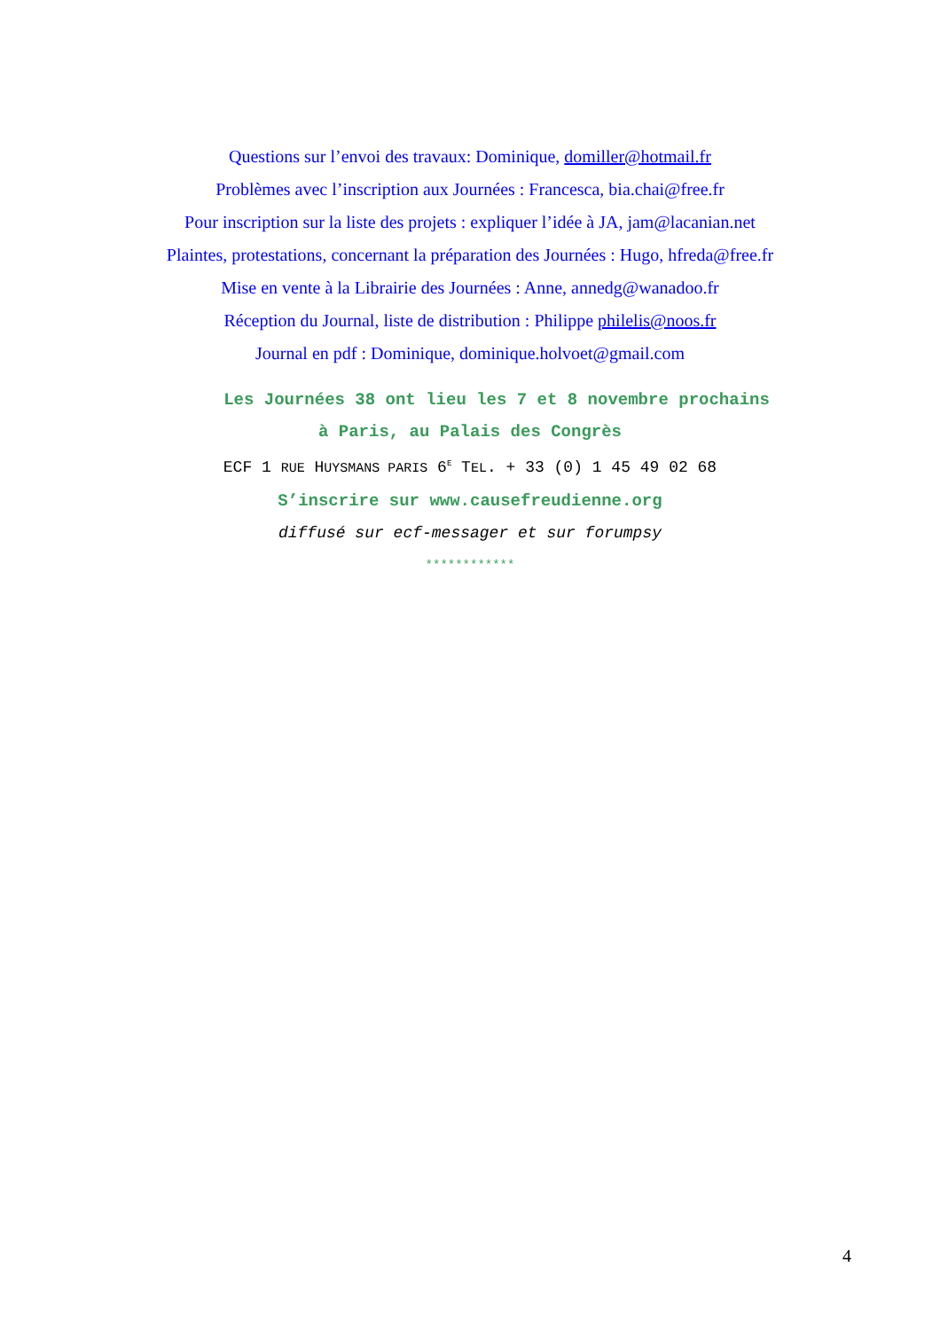Questions sur l’envoi des travaux: Dominique, domiller@hotmail.fr
Problèmes avec l’inscription aux Journées : Francesca, bia.chai@free.fr
Pour inscription sur la liste des projets : expliquer l’idée à JA, jam@lacanian.net
Plaintes, protestations, concernant la préparation des Journées : Hugo, hfreda@free.fr
Mise en vente à la Librairie des Journées : Anne, annedg@wanadoo.fr
Réception du Journal, liste de distribution : Philippe philelis@noos.fr
Journal en pdf : Dominique, dominique.holvoet@gmail.com
Les Journées 38 ont lieu les 7 et 8 novembre prochains
à Paris, au Palais des Congrès
ECF 1 RUE HUYSMANS PARIS 6<sup>E</sup> TEL. + 33 (0) 1 45 49 02 68
S’inscrire sur www.causefreudienne.org
diffusé sur ecf-messager et sur forumpsy
************
4